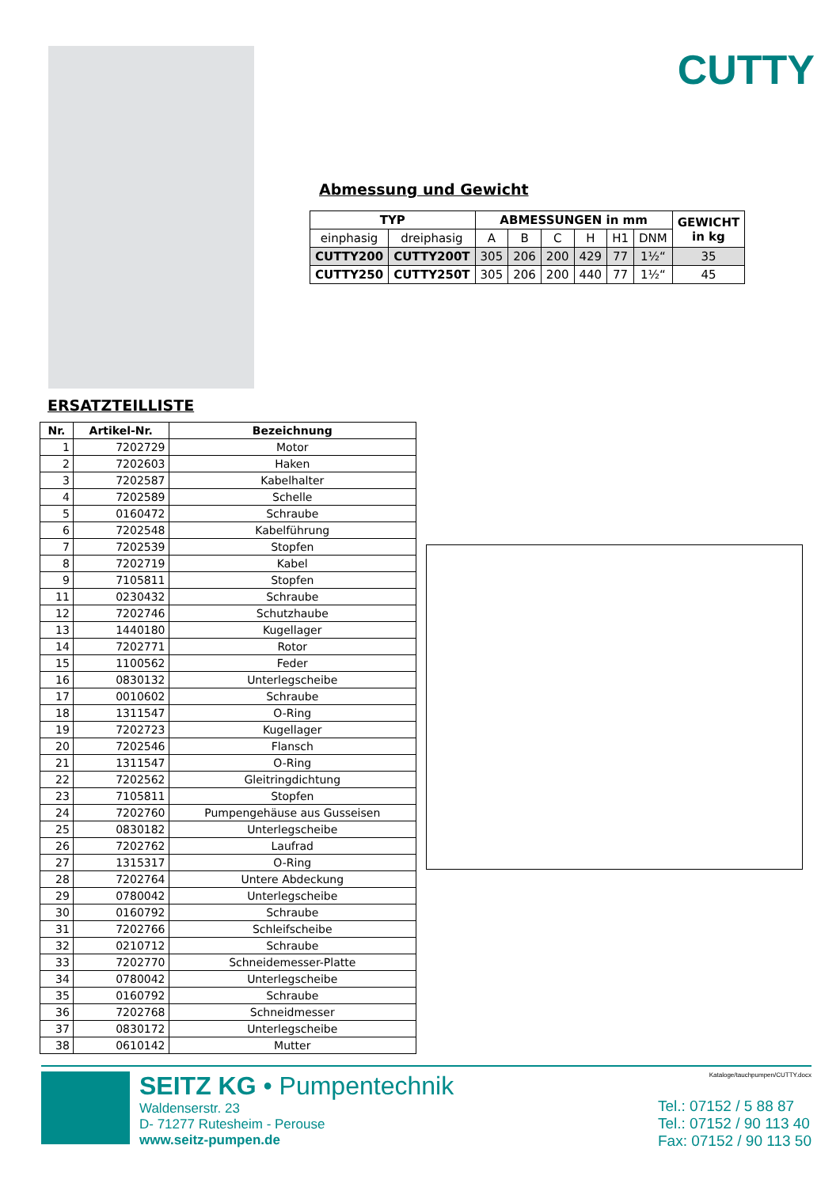CUTTY
Abmessung und Gewicht
| TYP | | ABMESSUNGEN in mm | | | | | | GEWICHT in kg |
| --- | --- | --- | --- | --- | --- | --- | --- | --- |
| einphasig | dreiphasig | A | B | C | H | H1 | DNM | |
| CUTTY200 | CUTTY200T | 305 | 206 | 200 | 429 | 77 | 1½“ | 35 |
| CUTTY250 | CUTTY250T | 305 | 206 | 200 | 440 | 77 | 1½“ | 45 |
ERSATZTEILLISTE
| Nr. | Artikel-Nr. | Bezeichnung |
| --- | --- | --- |
| 1 | 7202729 | Motor |
| 2 | 7202603 | Haken |
| 3 | 7202587 | Kabelhalter |
| 4 | 7202589 | Schelle |
| 5 | 0160472 | Schraube |
| 6 | 7202548 | Kabelführung |
| 7 | 7202539 | Stopfen |
| 8 | 7202719 | Kabel |
| 9 | 7105811 | Stopfen |
| 11 | 0230432 | Schraube |
| 12 | 7202746 | Schutzhaube |
| 13 | 1440180 | Kugellager |
| 14 | 7202771 | Rotor |
| 15 | 1100562 | Feder |
| 16 | 0830132 | Unterlegscheibe |
| 17 | 0010602 | Schraube |
| 18 | 1311547 | O-Ring |
| 19 | 7202723 | Kugellager |
| 20 | 7202546 | Flansch |
| 21 | 1311547 | O-Ring |
| 22 | 7202562 | Gleitringdichtung |
| 23 | 7105811 | Stopfen |
| 24 | 7202760 | Pumpengehäuse aus Gusseisen |
| 25 | 0830182 | Unterlegscheibe |
| 26 | 7202762 | Laufrad |
| 27 | 1315317 | O-Ring |
| 28 | 7202764 | Untere Abdeckung |
| 29 | 0780042 | Unterlegscheibe |
| 30 | 0160792 | Schraube |
| 31 | 7202766 | Schleifscheibe |
| 32 | 0210712 | Schraube |
| 33 | 7202770 | Schneidemesser-Platte |
| 34 | 0780042 | Unterlegscheibe |
| 35 | 0160792 | Schraube |
| 36 | 7202768 | Schneidmesser |
| 37 | 0830172 | Unterlegscheibe |
| 38 | 0610142 | Mutter |
SEITZ KG • Pumpentechnik
Waldenserstr. 23
D- 71277 Rutesheim - Perouse
www.seitz-pumpen.de
Kataloge/tauchpumpen/CUTTY.docx
Tel.: 07152 / 5 88 87
Tel.: 07152 / 90 113 40
Fax: 07152 / 90 113 50